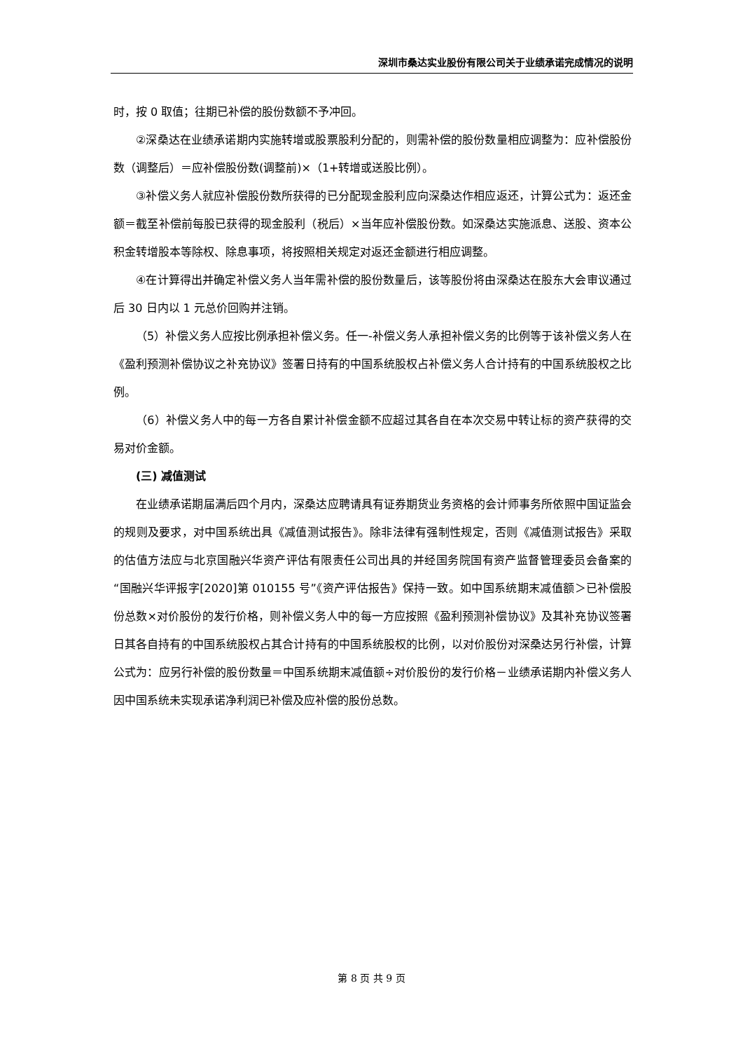深圳市桑达实业股份有限公司关于业绩承诺完成情况的说明
时，按 0 取值；往期已补偿的股份数额不予冲回。
②深桑达在业绩承诺期内实施转增或股票股利分配的，则需补偿的股份数量相应调整为：应补偿股份数（调整后）＝应补偿股份数(调整前)×（1+转增或送股比例）。
③补偿义务人就应补偿股份数所获得的已分配现金股利应向深桑达作相应返还，计算公式为：返还金额＝截至补偿前每股已获得的现金股利（税后）×当年应补偿股份数。如深桑达实施派息、送股、资本公积金转增股本等除权、除息事项，将按照相关规定对返还金额进行相应调整。
④在计算得出并确定补偿义务人当年需补偿的股份数量后，该等股份将由深桑达在股东大会审议通过后 30 日内以 1 元总价回购并注销。
（5）补偿义务人应按比例承担补偿义务。任一-补偿义务人承担补偿义务的比例等于该补偿义务人在《盈利预测补偿协议之补充协议》签署日持有的中国系统股权占补偿义务人合计持有的中国系统股权之比例。
（6）补偿义务人中的每一方各自累计补偿金额不应超过其各自在本次交易中转让标的资产获得的交易对价金额。
(三) 减值测试
在业绩承诺期届满后四个月内，深桑达应聘请具有证券期货业务资格的会计师事务所依照中国证监会的规则及要求，对中国系统出具《减值测试报告》。除非法律有强制性规定，否则《减值测试报告》采取的估值方法应与北京国融兴华资产评估有限责任公司出具的并经国务院国有资产监督管理委员会备案的“国融兴华评报字[2020]第 010155 号”《资产评估报告》保持一致。如中国系统期末减值额＞已补偿股份总数×对价股份的发行价格，则补偿义务人中的每一方应按照《盈利预测补偿协议》及其补充协议签署日其各自持有的中国系统股权占其合计持有的中国系统股权的比例，以对价股份对深桑达另行补偿，计算公式为：应另行补偿的股份数量＝中国系统期末减值额÷对价股份的发行价格－业绩承诺期内补偿义务人因中国系统未实现承诺净利润已补偿及应补偿的股份总数。
第 8 页 共 9 页